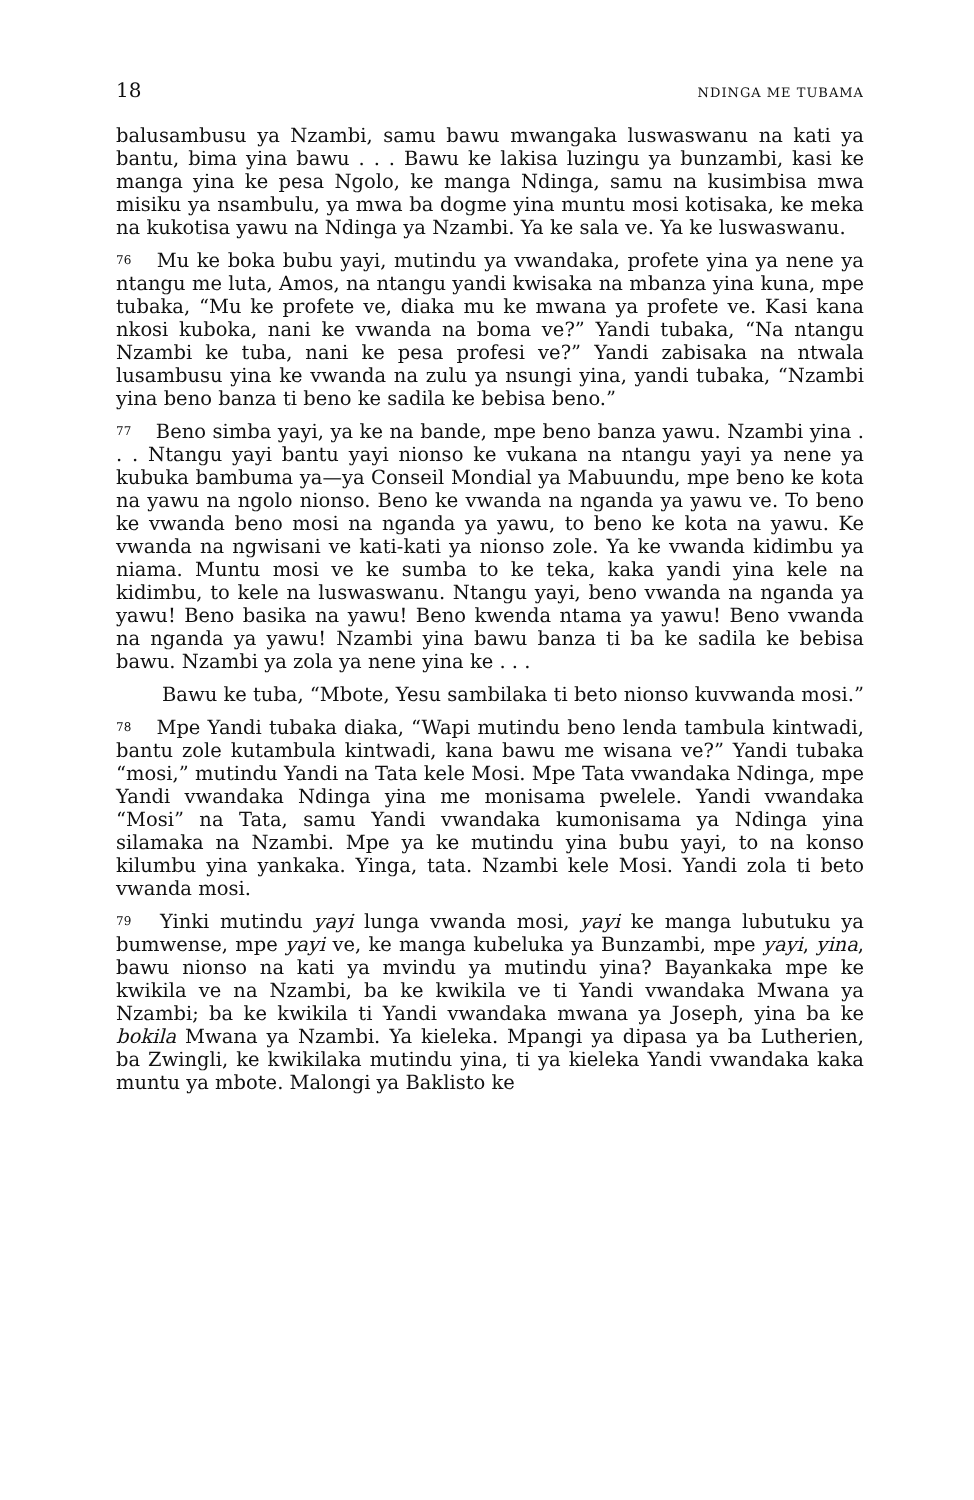18 NDINGA ME TUBAMA
balusambusu ya Nzambi, samu bawu mwangaka luswaswanu na kati ya bantu, bima yina bawu . . . Bawu ke lakisa luzingu ya bunzambi, kasi ke manga yina ke pesa Ngolo, ke manga Ndinga, samu na kusimbisa mwa misiku ya nsambulu, ya mwa ba dogme yina muntu mosi kotisaka, ke meka na kukotisa yawu na Ndinga ya Nzambi. Ya ke sala ve. Ya ke luswaswanu.
<sup>76</sup> Mu ke boka bubu yayi, mutindu ya vwandaka, profete yina ya nene ya ntangu me luta, Amos, na ntangu yandi kwisaka na mbanza yina kuna, mpe tubaka, “Mu ke profete ve, diaka mu ke mwana ya profete ve. Kasi kana nkosi kuboka, nani ke vwanda na boma ve?” Yandi tubaka, “Na ntangu Nzambi ke tuba, nani ke pesa profesi ve?” Yandi zabisaka na ntwala lusambusu yina ke vwanda na zulu ya nsungi yina, yandi tubaka, “Nzambi yina beno banza ti beno ke sadila ke bebisa beno.”
<sup>77</sup> Beno simba yayi, ya ke na bande, mpe beno banza yawu. Nzambi yina . . . Ntangu yayi bantu yayi nionso ke vukana na ntangu yayi ya nene ya kubuka bambuma ya—ya Conseil Mondial ya Mabuundu, mpe beno ke kota na yawu na ngolo nionso. Beno ke vwanda na nganda ya yawu ve. To beno ke vwanda beno mosi na nganda ya yawu, to beno ke kota na yawu. Ke vwanda na ngwisani ve kati-kati ya nionso zole. Ya ke vwanda kidimbu ya niama. Muntu mosi ve ke sumba to ke teka, kaka yandi yina kele na kidimbu, to kele na luswaswanu. Ntangu yayi, beno vwanda na nganda ya yawu! Beno basika na yawu! Beno kwenda ntama ya yawu! Beno vwanda na nganda ya yawu! Nzambi yina bawu banza ti ba ke sadila ke bebisa bawu. Nzambi ya zola ya nene yina ke . . .
Bawu ke tuba, “Mbote, Yesu sambilaka ti beto nionso kuvwanda mosi.”
<sup>78</sup> Mpe Yandi tubaka diaka, “Wapi mutindu beno lenda tambula kintwadi, bantu zole kutambula kintwadi, kana bawu me wisana ve?” Yandi tubaka “mosi,” mutindu Yandi na Tata kele Mosi. Mpe Tata vwandaka Ndinga, mpe Yandi vwandaka Ndinga yina me monisama pwelele. Yandi vwandaka “Mosi” na Tata, samu Yandi vwandaka kumonisama ya Ndinga yina silamaka na Nzambi. Mpe ya ke mutindu yina bubu yayi, to na konso kilumbu yina yankaka. Yinga, tata. Nzambi kele Mosi. Yandi zola ti beto vwanda mosi.
<sup>79</sup> Yinki mutindu yayi lunga vwanda mosi, yayi ke manga lubutuku ya bumwense, mpe yayi ve, ke manga kubeluka ya Bunzambi, mpe yayi, yina, bawu nionso na kati ya mvindu ya mutindu yina? Bayankaka mpe ke kwikila ve na Nzambi, ba ke kwikila ve ti Yandi vwandaka Mwana ya Nzambi; ba ke kwikila ti Yandi vwandaka mwana ya Joseph, yina ba ke bokila Mwana ya Nzambi. Ya kieleka. Mpangi ya dipasa ya ba Lutherien, ba Zwingli, ke kwikilaka mutindu yina, ti ya kieleka Yandi vwandaka kaka muntu ya mbote. Malongi ya Baklisto ke